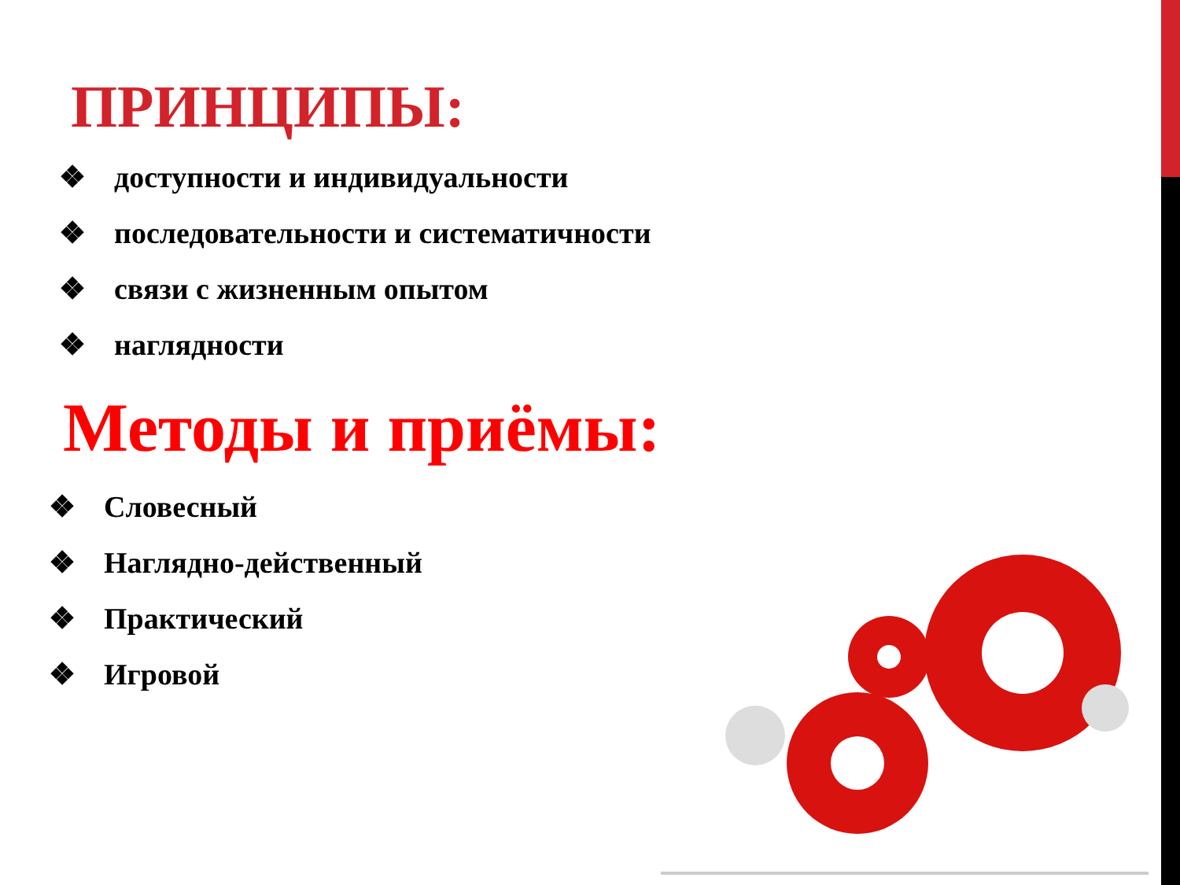ПРИНЦИПЫ:
❖ доступности и индивидуальности
❖ последовательности и систематичности
❖ связи с жизненным опытом
❖ наглядности
Методы и приёмы:
❖ Словесный
❖ Наглядно-действенный
❖ Практический
❖ Игровой